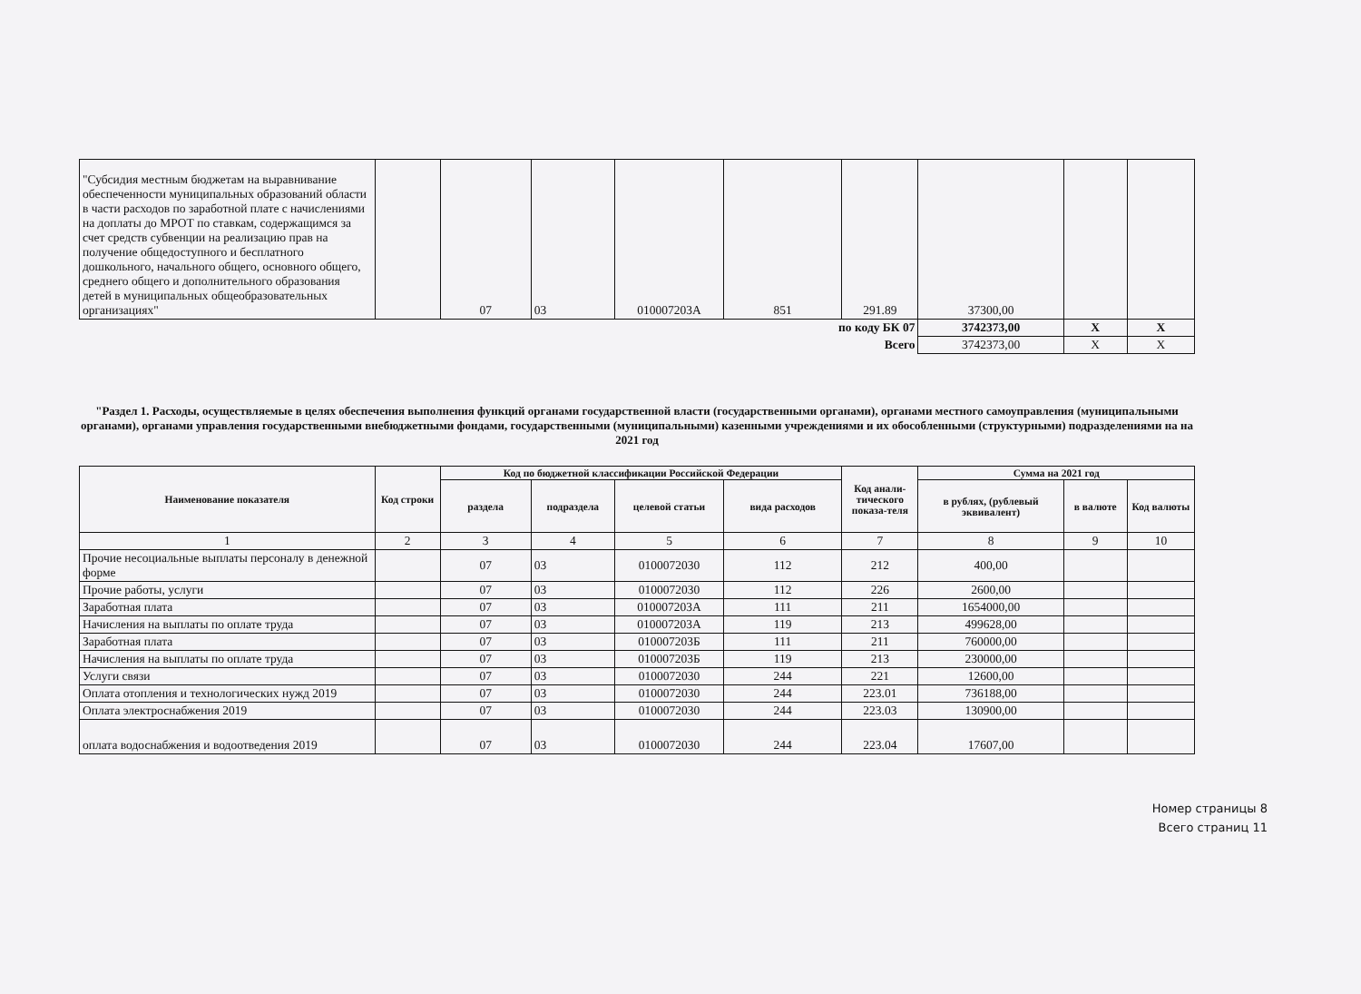| "Субсидия местным бюджетам на выравнивание обеспеченности муниципальных образований области в части расходов по заработной плате с начислениями на доплаты до МРОТ по ставкам, содержащимся за счет средств субвенции на реализацию прав на получение общедоступного и бесплатного дошкольного, начального общего, основного общего, среднего общего и дополнительного образования детей в муниципальных общеобразовательных организациях" | | 07 | 03 | 010007203А | 851 | 291.89 | 37300,00 | | |
| по коду БК 07 | | | | | | | 3742373,00 | X | X |
| Всего | | | | | | | 3742373,00 | X | X |
"Раздел 1. Расходы, осуществляемые в целях обеспечения выполнения функций органами государственной власти (государственными органами), органами местного самоуправления (муниципальными органами), органами управления государственными внебюджетными фондами, государственными (муниципальными) казенными учреждениями и их обособленными (структурными) подразделениями на на 2021 год
| Наименование показателя | Код строки | Код по бюджетной классификации Российской Федерации | | | | Код анали-тического показа-теля | Сумма на 2021 год | | |
| --- | --- | --- | --- | --- | --- | --- | --- | --- | --- |
| | | раздела | подраздела | целевой статьи | вида расходов | | в рублях, (рублевый эквивалент) | в валюте | Код валюты |
| 1 | 2 | 3 | 4 | 5 | 6 | 7 | 8 | 9 | 10 |
| Прочие несоциальные выплаты персоналу в денежной форме | | 07 | 03 | 0100072030 | 112 | 212 | 400,00 | | |
| Прочие работы, услуги | | 07 | 03 | 0100072030 | 112 | 226 | 2600,00 | | |
| Заработная плата | | 07 | 03 | 010007203А | 111 | 211 | 1654000,00 | | |
| Начисления на выплаты по оплате труда | | 07 | 03 | 010007203А | 119 | 213 | 499628,00 | | |
| Заработная плата | | 07 | 03 | 010007203Б | 111 | 211 | 760000,00 | | |
| Начисления на выплаты по оплате труда | | 07 | 03 | 010007203Б | 119 | 213 | 230000,00 | | |
| Услуги связи | | 07 | 03 | 0100072030 | 244 | 221 | 12600,00 | | |
| Оплата отопления и технологических нужд 2019 | | 07 | 03 | 0100072030 | 244 | 223.01 | 736188,00 | | |
| Оплата электроснабжения 2019 | | 07 | 03 | 0100072030 | 244 | 223.03 | 130900,00 | | |
| оплата водоснабжения и водоотведения 2019 | | 07 | 03 | 0100072030 | 244 | 223.04 | 17607,00 | | |
Номер страницы 8
Всего страниц 11